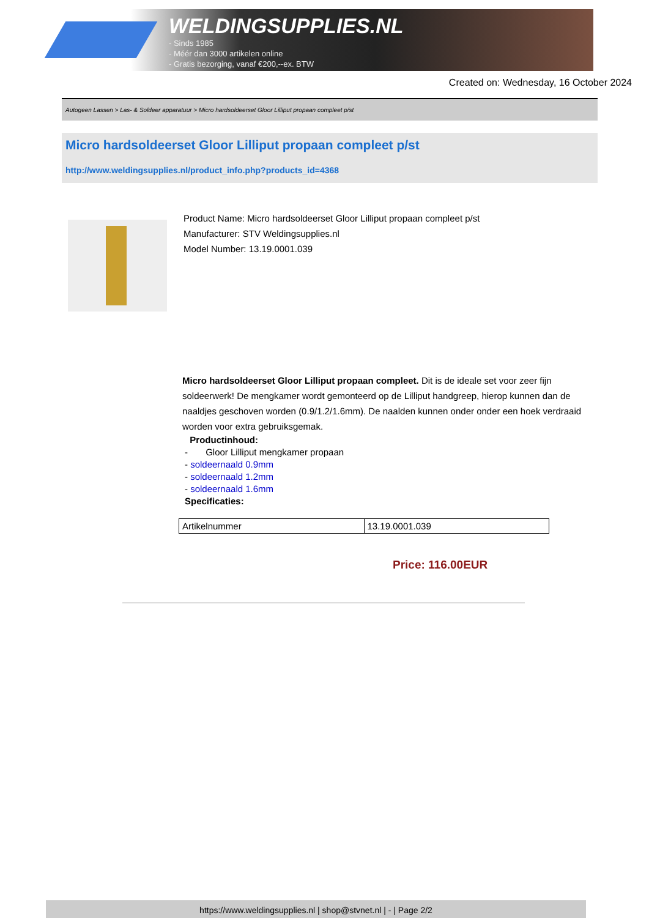WELDINGSUPPLIES.NL
- Sinds 1985
- Méér dan 3000 artikelen online
- Gratis bezorging, vanaf €200,--ex. BTW
Created on: Wednesday, 16 October 2024
Autogeen Lassen > Las- & Soldeer apparatuur > Micro hardsoldeerset Gloor Lilliput propaan compleet p/st
Micro hardsoldeerset Gloor Lilliput propaan compleet p/st
http://www.weldingsupplies.nl/product_info.php?products_id=4368
Product Name: Micro hardsoldeerset Gloor Lilliput propaan compleet p/st
Manufacturer: STV Weldingsupplies.nl
Model Number: 13.19.0001.039
Micro hardsoldeerset Gloor Lilliput propaan compleet. Dit is de ideale set voor zeer fijn soldeerwerk! De mengkamer wordt gemonteerd op de Lilliput handgreep, hierop kunnen dan de naaldjes geschoven worden (0.9/1.2/1.6mm). De naalden kunnen onder onder een hoek verdraaid worden voor extra gebruiksgemak.
Productinhoud:
- Gloor Lilliput mengkamer propaan
- soldeernaald 0.9mm
- soldeernaald 1.2mm
- soldeernaald 1.6mm
Specificaties:
| Artikelnummer | 13.19.0001.039 |
Price: 116.00EUR
https://www.weldingsupplies.nl | shop@stvnet.nl | - | Page 2/2